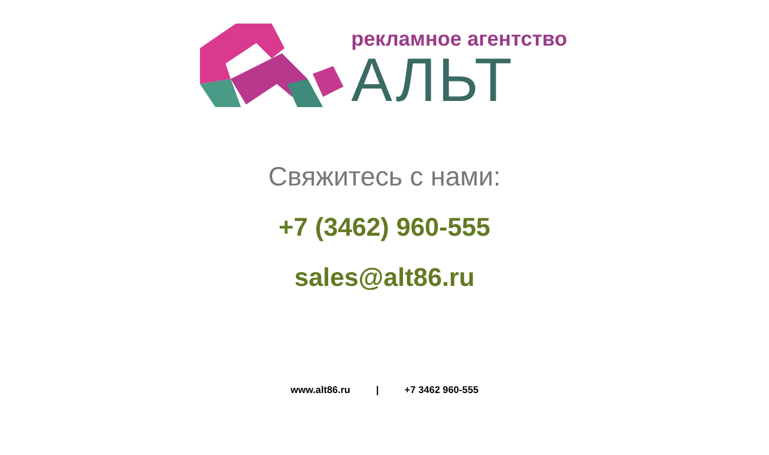рекламное агентство
АЛЬТ
Свяжитесь с нами:
+7 (3462) 960-555
sales@alt86.ru
www.alt86.ru | +7 3462 960-555